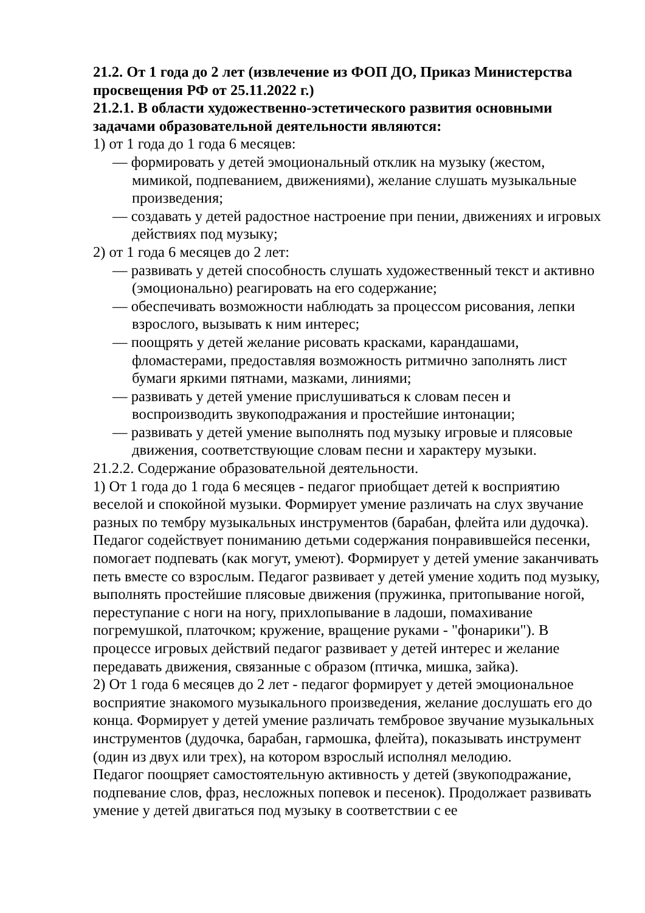21.2. От 1 года до 2 лет (извлечение из ФОП ДО, Приказ Министерства просвещения РФ от 25.11.2022 г.)
21.2.1. В области художественно-эстетического развития основными задачами образовательной деятельности являются:
1) от 1 года до 1 года 6 месяцев:
— формировать у детей эмоциональный отклик на музыку (жестом, мимикой, подпеванием, движениями), желание слушать музыкальные произведения;
— создавать у детей радостное настроение при пении, движениях и игровых действиях под музыку;
2) от 1 года 6 месяцев до 2 лет:
— развивать у детей способность слушать художественный текст и активно (эмоционально) реагировать на его содержание;
— обеспечивать возможности наблюдать за процессом рисования, лепки взрослого, вызывать к ним интерес;
— поощрять у детей желание рисовать красками, карандашами, фломастерами, предоставляя возможность ритмично заполнять лист бумаги яркими пятнами, мазками, линиями;
— развивать у детей умение прислушиваться к словам песен и воспроизводить звукоподражания и простейшие интонации;
— развивать у детей умение выполнять под музыку игровые и плясовые движения, соответствующие словам песни и характеру музыки.
21.2.2. Содержание образовательной деятельности.
1) От 1 года до 1 года 6 месяцев - педагог приобщает детей к восприятию веселой и спокойной музыки. Формирует умение различать на слух звучание разных по тембру музыкальных инструментов (барабан, флейта или дудочка). Педагог содействует пониманию детьми содержания понравившейся песенки, помогает подпевать (как могут, умеют). Формирует у детей умение заканчивать петь вместе со взрослым. Педагог развивает у детей умение ходить под музыку, выполнять простейшие плясовые движения (пружинка, притопывание ногой, переступание с ноги на ногу, прихлопывание в ладоши, помахивание погремушкой, платочком; кружение, вращение руками - "фонарики"). В процессе игровых действий педагог развивает у детей интерес и желание передавать движения, связанные с образом (птичка, мишка, зайка).
2) От 1 года 6 месяцев до 2 лет - педагог формирует у детей эмоциональное восприятие знакомого музыкального произведения, желание дослушать его до конца. Формирует у детей умение различать тембровое звучание музыкальных инструментов (дудочка, барабан, гармошка, флейта), показывать инструмент (один из двух или трех), на котором взрослый исполнял мелодию.
Педагог поощряет самостоятельную активность у детей (звукоподражание, подпевание слов, фраз, несложных попевок и песенок). Продолжает развивать умение у детей двигаться под музыку в соответствии с ее